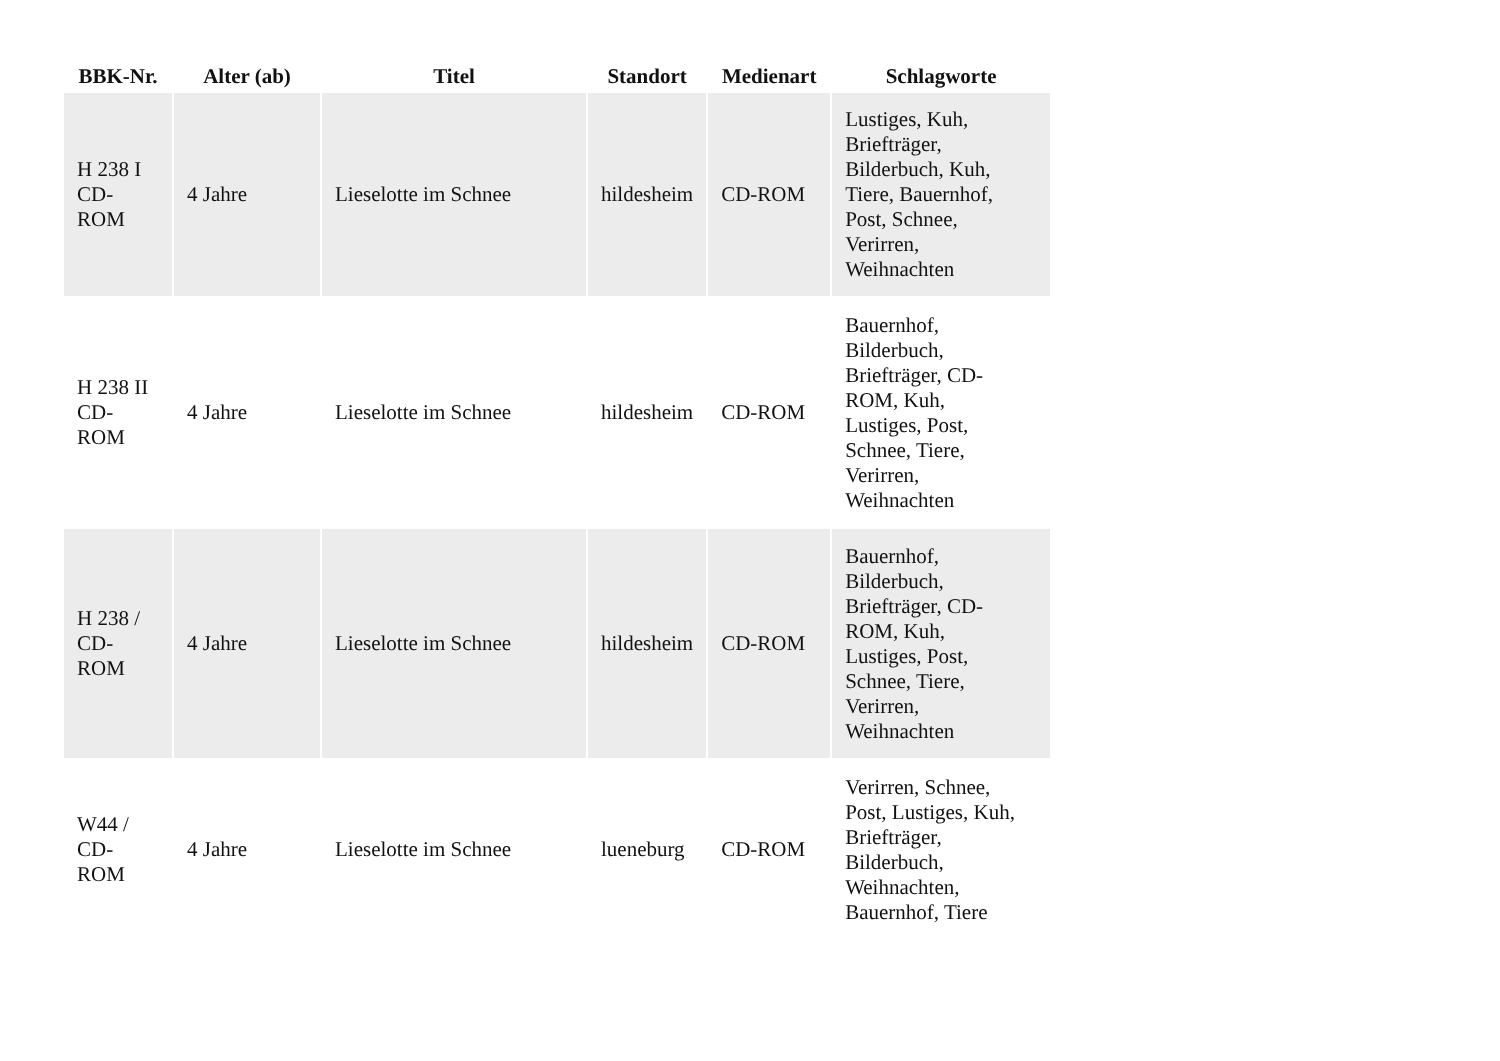| BBK-Nr. | Alter (ab) | Titel | Standort | Medienart | Schlagworte |
| --- | --- | --- | --- | --- | --- |
| H 238 I CD- ROM | 4 Jahre | Lieselotte im Schnee | hildesheim | CD-ROM | Lustiges, Kuh, Briefträger, Bilderbuch, Kuh, Tiere, Bauernhof, Post, Schnee, Verirren, Weihnachten |
| H 238 II CD- ROM | 4 Jahre | Lieselotte im Schnee | hildesheim | CD-ROM | Bauernhof, Bilderbuch, Briefträger, CD- ROM, Kuh, Lustiges, Post, Schnee, Tiere, Verirren, Weihnachten |
| H 238 / CD- ROM | 4 Jahre | Lieselotte im Schnee | hildesheim | CD-ROM | Bauernhof, Bilderbuch, Briefträger, CD- ROM, Kuh, Lustiges, Post, Schnee, Tiere, Verirren, Weihnachten |
| W44 / CD- ROM | 4 Jahre | Lieselotte im Schnee | lueneburg | CD-ROM | Verirren, Schnee, Post, Lustiges, Kuh, Briefträger, Bilderbuch, Weihnachten, Bauernhof, Tiere |